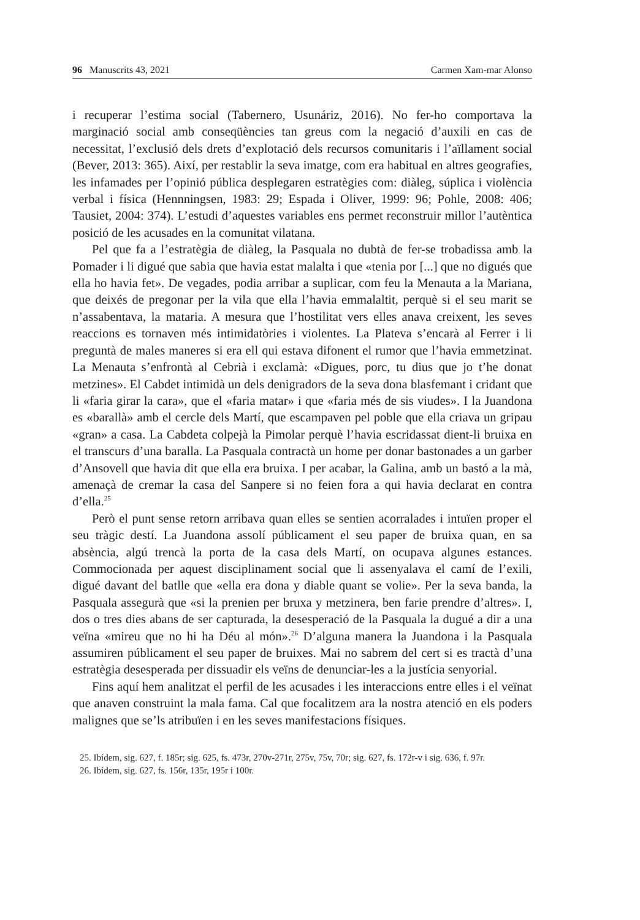96 Manuscrits 43, 2021 Carmen Xam-mar Alonso
i recuperar l’estima social (Tabernero, Usunáriz, 2016). No fer-ho comportava la marginació social amb conseqüències tan greus com la negació d’auxili en cas de necessitat, l’exclusió dels drets d’explotació dels recursos comunitaris i l’aïllament social (Bever, 2013: 365). Així, per restablir la seva imatge, com era habitual en altres geografies, les infamades per l’opinió pública desplegaren estratègies com: diàleg, súplica i violència verbal i física (Hennningsen, 1983: 29; Espada i Oliver, 1999: 96; Pohle, 2008: 406; Tausiet, 2004: 374). L’estudi d’aquestes variables ens permet reconstruir millor l’autèntica posició de les acusades en la comunitat vilatana.
Pel que fa a l’estratègia de diàleg, la Pasquala no dubtà de fer-se trobadissa amb la Pomader i li digué que sabia que havia estat malalta i que «tenia por [...] que no digués que ella ho havia fet». De vegades, podia arribar a suplicar, com feu la Menauta a la Mariana, que deixés de pregonar per la vila que ella l’havia emmalaltit, perquè si el seu marit se n’assabentava, la mataria. A mesura que l’hostilitat vers elles anava creixent, les seves reaccions es tornaven més intimidatòries i violentes. La Plateva s’encarà al Ferrer i li preguntà de males maneres si era ell qui estava difonent el rumor que l’havia emmetzinat. La Menauta s’enfrontà al Cebrià i exclamà: «Digues, porc, tu dius que jo t’he donat metzines». El Cabdet intimidà un dels denigradors de la seva dona blasfemant i cridant que li «faria girar la cara», que el «faria matar» i que «faria més de sis viudes». I la Juandona es «barallà» amb el cercle dels Martí, que escampaven pel poble que ella criava un gripau «gran» a casa. La Cabdeta colpejà la Pimolar perquè l’havia escridassat dient-li bruixa en el transcurs d’una baralla. La Pasquala contractà un home per donar bastonades a un garber d’Ansovell que havia dit que ella era bruixa. I per acabar, la Galina, amb un bastó a la mà, amenaçà de cremar la casa del Sanpere si no feien fora a qui havia declarat en contra d’ella.<sup>25</sup>
Però el punt sense retorn arribava quan elles se sentien acorralades i intuïen proper el seu tràgic destí. La Juandona assolí públicament el seu paper de bruixa quan, en sa absència, algú trencà la porta de la casa dels Martí, on ocupava algunes estances. Commocionada per aquest disciplinament social que li assenyalava el camí de l’exili, digué davant del batlle que «ella era dona y diable quant se volie». Per la seva banda, la Pasquala assegurà que «si la prenien per bruxa y metzinera, ben farie prendre d’altres». I, dos o tres dies abans de ser capturada, la desesperació de la Pasquala la dugué a dir a una veïna «mireu que no hi ha Déu al món».<sup>26</sup> D’alguna manera la Juandona i la Pasquala assumiren públicament el seu paper de bruixes. Mai no sabrem del cert si es tractà d’una estratègia desesperada per dissuadir els veïns de denunciar-les a la justícia senyorial.
Fins aquí hem analitzat el perfil de les acusades i les interaccions entre elles i el veïnat que anaven construint la mala fama. Cal que focalitzem ara la nostra atenció en els poders malignes que se’ls atribuïen i en les seves manifestacions físiques.
25. Ibídem, sig. 627, f. 185r; sig. 625, fs. 473r, 270v-271r, 275v, 75v, 70r; sig. 627, fs. 172r-v i sig. 636, f. 97r.
26. Ibídem, sig. 627, fs. 156r, 135r, 195r i 100r.